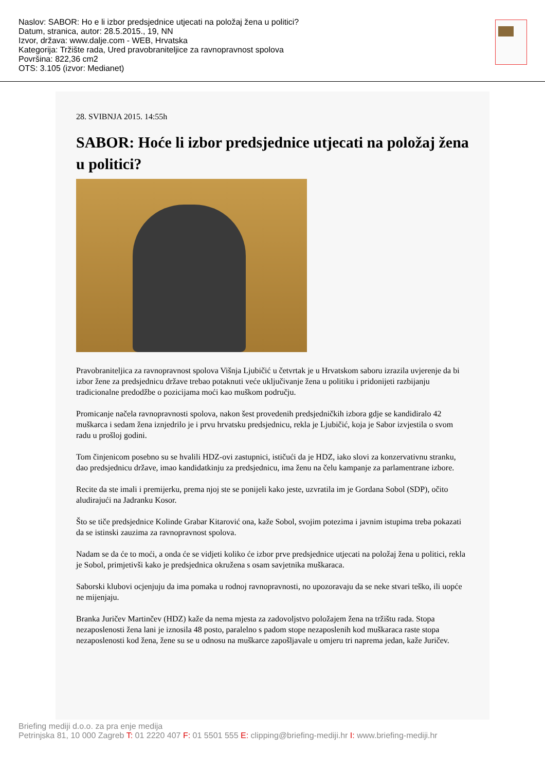Naslov: SABOR: Ho e li izbor predsjednice utjecati na položaj žena u politici?
Datum, stranica, autor: 28.5.2015., 19, NN
Izvor, država: www.dalje.com - WEB, Hrvatska
Kategorija: Tržište rada, Ured pravobraniteljice za ravnopravnost spolova
Površina: 822,36 cm2
OTS: 3.105 (izvor: Medianet)
28. SVIBNJA 2015. 14:55h
SABOR: Hoće li izbor predsjednice utjecati na položaj žena u politici?
Pravobraniteljica za ravnopravnost spolova Višnja Ljubičić u četvrtak je u Hrvatskom saboru izrazila uvjerenje da bi izbor žene za predsjednicu države trebao potaknuti veće uključivanje žena u politiku i pridonijeti razbijanju tradicionalne predodžbe o pozicijama moći kao muškom području.
Promicanje načela ravnopravnosti spolova, nakon šest provedenih predsjedničkih izbora gdje se kandidiralo 42 muškarca i sedam žena iznjedrilo je i prvu hrvatsku predsjednicu, rekla je Ljubičić, koja je Sabor izvjestila o svom radu u prošloj godini.
Tom činjenicom posebno su se hvalili HDZ-ovi zastupnici, ističući da je HDZ, iako slovi za konzervativnu stranku, dao predsjednicu države, imao kandidatkinju za predsjednicu, ima ženu na čelu kampanje za parlamentrane izbore.
Recite da ste imali i premijerku, prema njoj ste se ponijeli kako jeste, uzvratila im je Gordana Sobol (SDP), očito aludirajući na Jadranku Kosor.
Što se tiče predsjednice Kolinde Grabar Kitarović ona, kaže Sobol, svojim potezima i javnim istupima treba pokazati da se istinski zauzima za ravnopravnost spolova.
Nadam se da će to moći, a onda će se vidjeti koliko će izbor prve predsjednice utjecati na položaj žena u politici, rekla je Sobol, primjetivši kako je predsjednica okružena s osam savjetnika muškaraca.
Saborski klubovi ocjenjuju da ima pomaka u rodnoj ravnopravnosti, no upozoravaju da se neke stvari teško, ili uopće ne mijenjaju.
Branka Juričev Martinčev (HDZ) kaže da nema mjesta za zadovoljstvo položajem žena na tržištu rada. Stopa nezaposlenosti žena lani je iznosila 48 posto, paralelno s padom stope nezaposlenih kod muškaraca raste stopa nezaposlenosti kod žena, žene su se u odnosu na muškarce zapošljavale u omjeru tri naprema jedan, kaže Juričev.
Briefing mediji d.o.o. za pra enje medija
Petrinjska 81, 10 000 Zagreb T: 01 2220 407 F: 01 5501 555 E: clipping@briefing-mediji.hr I: www.briefing-mediji.hr